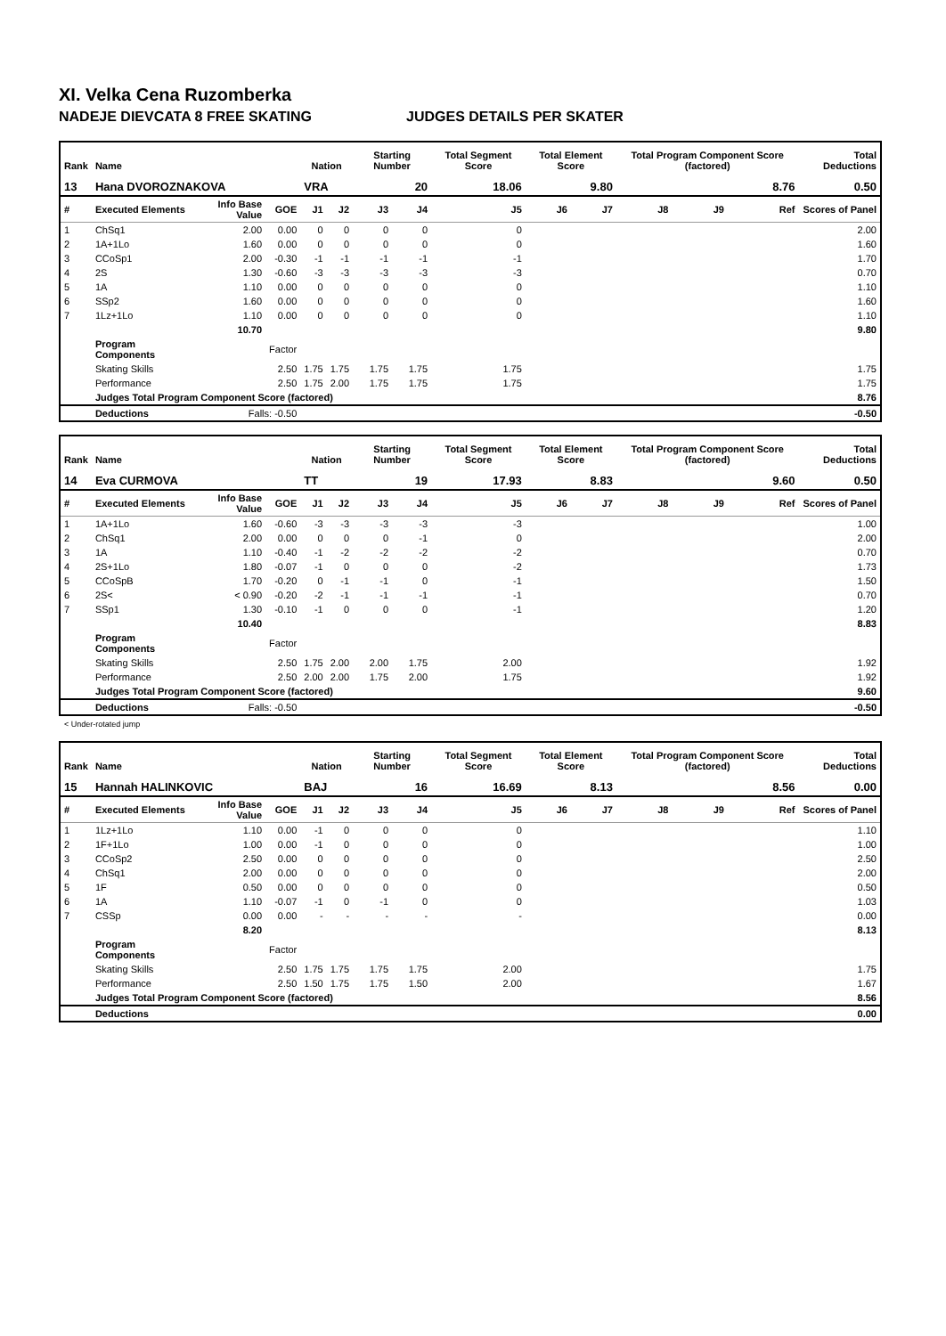XI. Velka Cena Ruzomberka
NADEJE DIEVCATA 8 FREE SKATING JUDGES DETAILS PER SKATER
| Rank | Name | | | Nation | | Starting Number | | Total Segment Score | Total Element Score | | Total Program Component Score (factored) | | | Total Deductions |
| --- | --- | --- | --- | --- | --- | --- | --- | --- | --- | --- | --- | --- | --- | --- |
| 13 | Hana DVOROZNAKOVA | | | VRA | | 20 | | 18.06 | 9.80 | | 8.76 | | | 0.50 |
| # | Executed Elements | Info Base Value | GOE | J1 | J2 | J3 | J4 | J5 | J6 | J7 | J8 | J9 | Ref | Scores of Panel |
| 1 | ChSq1 | 2.00 | 0.00 | 0 | 0 | 0 | 0 | 0 | | | | | | 2.00 |
| 2 | 1A+1Lo | 1.60 | 0.00 | 0 | 0 | 0 | 0 | 0 | | | | | | 1.60 |
| 3 | CCoSp1 | 2.00 | -0.30 | -1 | -1 | -1 | -1 | -1 | | | | | | 1.70 |
| 4 | 2S | 1.30 | -0.60 | -3 | -3 | -3 | -3 | -3 | | | | | | 0.70 |
| 5 | 1A | 1.10 | 0.00 | 0 | 0 | 0 | 0 | 0 | | | | | | 1.10 |
| 6 | SSp2 | 1.60 | 0.00 | 0 | 0 | 0 | 0 | 0 | | | | | | 1.60 |
| 7 | 1Lz+1Lo | 1.10 | 0.00 | 0 | 0 | 0 | 0 | 0 | | | | | | 1.10 |
| | | 10.70 | | | | | | | | | | | | 9.80 |
| | Program Components | | Factor | | | | | | | | | | | |
| | Skating Skills | | 2.50 | 1.75 | 1.75 | 1.75 | 1.75 | 1.75 | | | | | | 1.75 |
| | Performance | | 2.50 | 1.75 | 2.00 | 1.75 | 1.75 | 1.75 | | | | | | 1.75 |
| | Judges Total Program Component Score (factored) | | | | | | | | | | | | | 8.76 |
| | Deductions | Falls: -0.50 | | | | | | | | | | | | -0.50 |
| Rank | Name | | | Nation | | Starting Number | | Total Segment Score | Total Element Score | | Total Program Component Score (factored) | | | Total Deductions |
| --- | --- | --- | --- | --- | --- | --- | --- | --- | --- | --- | --- | --- | --- | --- |
| 14 | Eva CURMOVA | | | TT | | 19 | | 17.93 | 8.83 | | 9.60 | | | 0.50 |
| # | Executed Elements | Info Base Value | GOE | J1 | J2 | J3 | J4 | J5 | J6 | J7 | J8 | J9 | Ref | Scores of Panel |
| 1 | 1A+1Lo | 1.60 | -0.60 | -3 | -3 | -3 | -3 | -3 | | | | | | 1.00 |
| 2 | ChSq1 | 2.00 | 0.00 | 0 | 0 | 0 | -1 | 0 | | | | | | 2.00 |
| 3 | 1A | 1.10 | -0.40 | -1 | -2 | -2 | -2 | -2 | | | | | | 0.70 |
| 4 | 2S+1Lo | 1.80 | -0.07 | -1 | 0 | 0 | 0 | -2 | | | | | | 1.73 |
| 5 | CCoSpB | 1.70 | -0.20 | 0 | -1 | -1 | 0 | -1 | | | | | | 1.50 |
| 6 | 2S< | < 0.90 | -0.20 | -2 | -1 | -1 | -1 | -1 | | | | | | 0.70 |
| 7 | SSp1 | 1.30 | -0.10 | -1 | 0 | 0 | 0 | -1 | | | | | | 1.20 |
| | | 10.40 | | | | | | | | | | | | 8.83 |
| | Program Components | | Factor | | | | | | | | | | | |
| | Skating Skills | | 2.50 | 1.75 | 2.00 | 2.00 | 1.75 | 2.00 | | | | | | 1.92 |
| | Performance | | 2.50 | 2.00 | 2.00 | 1.75 | 2.00 | 1.75 | | | | | | 1.92 |
| | Judges Total Program Component Score (factored) | | | | | | | | | | | | | 9.60 |
| | Deductions | Falls: -0.50 | | | | | | | | | | | | -0.50 |
< Under-rotated jump
| Rank | Name | | | Nation | | Starting Number | | Total Segment Score | Total Element Score | | Total Program Component Score (factored) | | | Total Deductions |
| --- | --- | --- | --- | --- | --- | --- | --- | --- | --- | --- | --- | --- | --- | --- |
| 15 | Hannah HALINKOVIC | | | BAJ | | 16 | | 16.69 | 8.13 | | 8.56 | | | 0.00 |
| # | Executed Elements | Info Base Value | GOE | J1 | J2 | J3 | J4 | J5 | J6 | J7 | J8 | J9 | Ref | Scores of Panel |
| 1 | 1Lz+1Lo | 1.10 | 0.00 | -1 | 0 | 0 | 0 | 0 | | | | | | 1.10 |
| 2 | 1F+1Lo | 1.00 | 0.00 | -1 | 0 | 0 | 0 | 0 | | | | | | 1.00 |
| 3 | CCoSp2 | 2.50 | 0.00 | 0 | 0 | 0 | 0 | 0 | | | | | | 2.50 |
| 4 | ChSq1 | 2.00 | 0.00 | 0 | 0 | 0 | 0 | 0 | | | | | | 2.00 |
| 5 | 1F | 0.50 | 0.00 | 0 | 0 | 0 | 0 | 0 | | | | | | 0.50 |
| 6 | 1A | 1.10 | -0.07 | -1 | 0 | -1 | 0 | 0 | | | | | | 1.03 |
| 7 | CSSp | 0.00 | 0.00 | - | - | - | - | - | | | | | | 0.00 |
| | | 8.20 | | | | | | | | | | | | 8.13 |
| | Program Components | | Factor | | | | | | | | | | | |
| | Skating Skills | | 2.50 | 1.75 | 1.75 | 1.75 | 1.75 | 2.00 | | | | | | 1.75 |
| | Performance | | 2.50 | 1.50 | 1.75 | 1.75 | 1.50 | 2.00 | | | | | | 1.67 |
| | Judges Total Program Component Score (factored) | | | | | | | | | | | | | 8.56 |
| | Deductions | | | | | | | | | | | | | 0.00 |